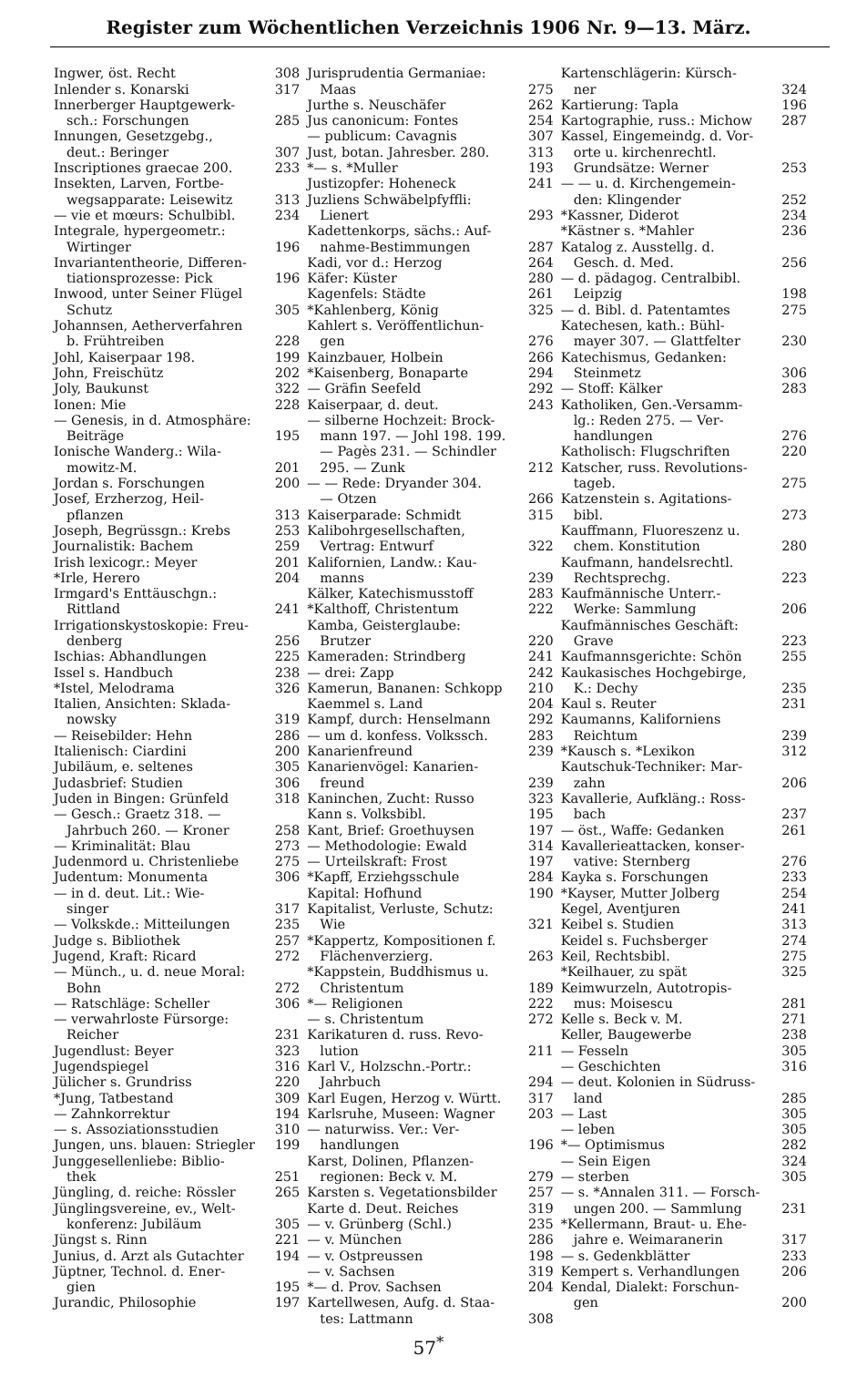Register zum Wöchentlichen Verzeichnis 1906 Nr. 9—13. März.
Ingwer, öst. Recht 308
Inlender s. Konarski 317
Innerberger Hauptgewerk-
sch.: Forschungen 285
Innungen, Gesetzgebg.,
deut.: Beringer 307
Inscriptiones graecae 200. 233
Insekten, Larven, Fortbe-
wegsapparate: Leisewitz 313
— vie et mœurs: Schulbibl. 234
Integrale, hypergeometr.:
Wirtinger 196
Invariantentheorie, Differen-
tiationsprozesse: Pick 196
Inwood, unter Seiner Flügel
Schutz 305
Johannsen, Aetherverfahren
b. Frühtreiben 228
Johl, Kaiserpaar 198. 199
John, Freischütz 202
Joly, Baukunst 322
Ionen: Mie 228
— Genesis, in d. Atmosphäre:
Beiträge 195
Ionische Wanderg.: Wila-
mowitz-M. 201
Jordan s. Forschungen 200
Josef, Erzherzog, Heil-
pflanzen 313
Joseph, Begrüssgn.: Krebs 253
Journalistik: Bachem 259
Irish lexicogr.: Meyer 201
*Irle, Herero 204
Irmgard's Enttäuschgn.:
Rittland 241
Irrigationskystoskopie: Freu-
denberg 256
Ischias: Abhandlungen 225
Issel s. Handbuch 238
*Istel, Melodrama 326
Italien, Ansichten: Sklada-
nowsky 319
— Reisebilder: Hehn 286
Italienisch: Ciardini 200
Jubiläum, e. seltenes 305
Judasbrief: Studien 306
Juden in Bingen: Grünfeld 318
— Gesch.: Graetz 318. —
Jahrbuch 260. — Kroner 258
— Kriminalität: Blau 273
Judenmord u. Christenliebe 275
Judentum: Monumenta 306
— in d. deut. Lit.: Wie-
singer 317
— Volkskde.: Mitteilungen 235
Judge s. Bibliothek 257
Jugend, Kraft: Ricard 272
— Münch., u. d. neue Moral:
Bohn 272
— Ratschläge: Scheller 306
— verwahrloste Fürsorge:
Reicher 231
Jugendlust: Beyer 323
Jugendspiegel 316
Jülicher s. Grundriss 220
*Jung, Tatbestand 309
— Zahnkorrektur 194
— s. Assoziationsstudien 310
Jungen, uns. blauen: Striegler 199
Junggesellenliebe: Biblio-
thek 251
Jüngling, d. reiche: Rössler 265
Jünglingsvereine, ev., Welt-
konferenz: Jubiläum 305
Jüngst s. Rinn 221
Junius, d. Arzt als Gutachter 194
Jüptner, Technol. d. Ener-
gien 195
Jurandic, Philosophie 197
Jurisprudentia Germaniae:
Maas 275
Jurthe s. Neuschäfer 262
Jus canonicum: Fontes 254
— publicum: Cavagnis 307
Just, botan. Jahresber. 280. 313
*— s. *Muller 193
Justizopfer: Hoheneck 241
Juzliens Schwäbelpfyffli:
Lienert 293
Kadettenkorps, sächs.: Auf-
nahme-Bestimmungen 287
Kadi, vor d.: Herzog 264
Käfer: Küster 280
Kagenfels: Städte 261
*Kahlenberg, König 325
Kahlert s. Veröffentlichun-
gen 276
Kainzbauer, Holbein 266
*Kaisenberg, Bonaparte 294
— Gräfin Seefeld 292
Kaiserpaar, d. deut. 243
— silberne Hochzeit: Brock-
mann 197. — Johl 198. 199.
— Pagès 231. — Schindler
295. — Zunk 212
— — Rede: Dryander 304.
— Otzen 266
Kaiserparade: Schmidt 315
Kalibohrgesellschaften,
Vertrag: Entwurf 322
Kalifornien, Landw.: Kau-
manns 239
Kälker, Katechismusstoff 283
*Kalthoff, Christentum 222
Kamba, Geisterglaube:
Brutzer 220
Kameraden: Strindberg 241
— drei: Zapp 242
Kamerun, Bananen: Schkopp 210
Kaemmel s. Land 204
Kampf, durch: Henselmann 292
— um d. konfess. Volkssch. 283
Kanarienfreund 239
Kanarienvögel: Kanarien-
freund 239
Kaninchen, Zucht: Russo 323
Kann s. Volksbibl. 195
Kant, Brief: Groethuysen 197
— Methodologie: Ewald 314
— Urteilskraft: Frost 197
*Kapff, Erziehgsschule 284
Kapital: Hofhund 190
Kapitalist, Verluste, Schutz:
Wie 321
*Kappertz, Kompositionen f.
Flächenverzierg. 263
*Kappstein, Buddhismus u.
Christentum 189
*— Religionen 222
— s. Christentum 272
Karikaturen d. russ. Revo-
lution 211
Karl V., Holzschn.-Portr.:
Jahrbuch 294
Karl Eugen, Herzog v. Württ. 317
Karlsruhe, Museen: Wagner 203
— naturwiss. Ver.: Ver-
handlungen 196
Karst, Dolinen, Pflanzen-
regionen: Beck v. M. 279
Karsten s. Vegetationsbilder 257
Karte d. Deut. Reiches 319
— v. Grünberg (Schl.) 235
— v. München 286
— v. Ostpreussen 198
— v. Sachsen 319
*— d. Prov. Sachsen 204
Kartellwesen, Aufg. d. Staa-
tes: Lattmann 308
Kartenschlägerin: Kürsch-
ner 324
Kartierung: Tapla 196
Kartographie, russ.: Michow 287
Kassel, Eingemeindg. d. Vor-
orte u. kirchenrechtl.
Grundsätze: Werner 253
— — u. d. Kirchengemein-
den: Klingender 252
*Kassner, Diderot 234
*Kästner s. *Mahler 236
Katalog z. Ausstellg. d.
Gesch. d. Med. 256
— d. pädagog. Centralbibl.
Leipzig 198
— d. Bibl. d. Patentamtes 275
Katechesen, kath.: Bühl-
mayer 307. — Glattfelter 230
Katechismus, Gedanken:
Steinmetz 306
— Stoff: Kälker 283
Katholiken, Gen.-Versamm-
lg.: Reden 275. — Ver-
handlungen 276
Katholisch: Flugschriften 220
Katscher, russ. Revolutions-
tageb. 275
Katzenstein s. Agitations-
bibl. 273
Kauffmann, Fluoreszenz u.
chem. Konstitution 280
Kaufmann, handelsrechtl.
Rechtsprechg. 223
Kaufmännische Unterr.-
Werke: Sammlung 206
Kaufmännisches Geschäft:
Grave 223
Kaufmannsgerichte: Schön 255
Kaukasisches Hochgebirge,
K.: Dechy 235
Kaul s. Reuter 231
Kaumanns, Kaliforniens
Reichtum 239
*Kausch s. *Lexikon 312
Kautschuk-Techniker: Mar-
zahn 206
Kavallerie, Aufkläng.: Ross-
bach 237
— öst., Waffe: Gedanken 261
Kavallerieattacken, konser-
vative: Sternberg 276
Kayka s. Forschungen 233
*Kayser, Mutter Jolberg 254
Kegel, Aventjuren 241
Keibel s. Studien 313
Keidel s. Fuchsberger 274
Keil, Rechtsbibl. 275
*Keilhauer, zu spät 325
Keimwurzeln, Autotropis-
mus: Moisescu 281
Kelle s. Beck v. M. 271
Keller, Baugewerbe 238
— Fesseln 305
— Geschichten 316
— deut. Kolonien in Südruss-
land 285
— Last 305
— leben 305
*— Optimismus 282
— Sein Eigen 324
— sterben 305
— s. *Annalen 311. — Forsch-
ungen 200. — Sammlung 231
*Kellermann, Braut- u. Ehe-
jahre e. Weimaranerin 317
— s. Gedenkblätter 233
Kempert s. Verhandlungen 206
Kendal, Dialekt: Forschun-
gen 200
57<sup>*</sup>